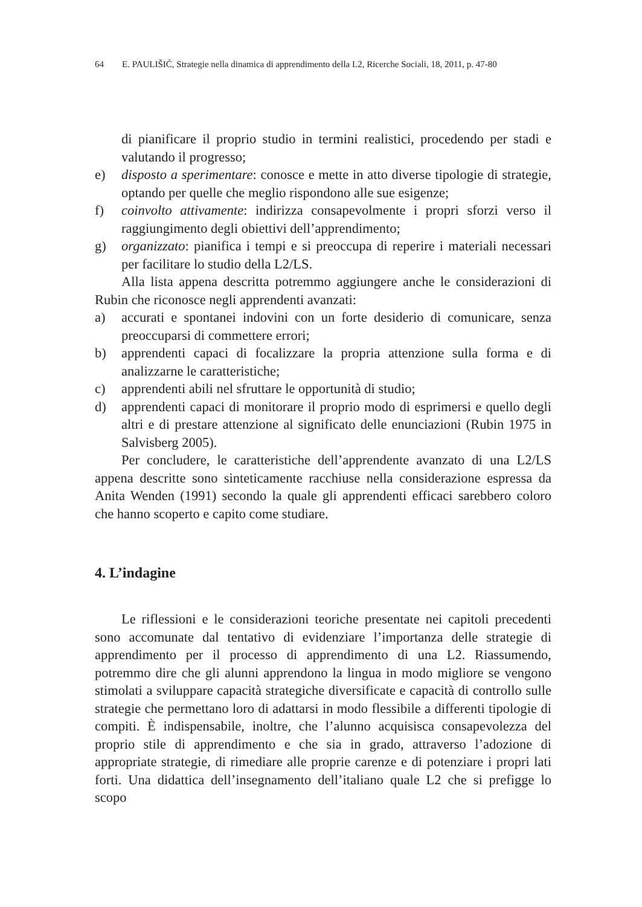64 E. PAULIŠIĆ, Strategie nella dinamica di apprendimento della L2, Ricerche Sociali, 18, 2011, p. 47-80
di pianificare il proprio studio in termini realistici, procedendo per stadi e valutando il progresso;
e) disposto a sperimentare: conosce e mette in atto diverse tipologie di strategie, optando per quelle che meglio rispondono alle sue esigenze;
f) coinvolto attivamente: indirizza consapevolmente i propri sforzi verso il raggiungimento degli obiettivi dell’apprendimento;
g) organizzato: pianifica i tempi e si preoccupa di reperire i materiali necessari per facilitare lo studio della L2/LS.
Alla lista appena descritta potremmo aggiungere anche le considerazioni di Rubin che riconosce negli apprendenti avanzati:
a) accurati e spontanei indovini con un forte desiderio di comunicare, senza preoccuparsi di commettere errori;
b) apprendenti capaci di focalizzare la propria attenzione sulla forma e di analizzarne le caratteristiche;
c) apprendenti abili nel sfruttare le opportunità di studio;
d) apprendenti capaci di monitorare il proprio modo di esprimersi e quello degli altri e di prestare attenzione al significato delle enunciazioni (Rubin 1975 in Salvisberg 2005).
Per concludere, le caratteristiche dell’apprendente avanzato di una L2/LS appena descritte sono sinteticamente racchiuse nella considerazione espressa da Anita Wenden (1991) secondo la quale gli apprendenti efficaci sarebbero coloro che hanno scoperto e capito come studiare.
4. L’indagine
Le riflessioni e le considerazioni teoriche presentate nei capitoli precedenti sono accomunate dal tentativo di evidenziare l’importanza delle strategie di apprendimento per il processo di apprendimento di una L2. Riassumendo, potremmo dire che gli alunni apprendono la lingua in modo migliore se vengono stimolati a sviluppare capacità strategiche diversificate e capacità di controllo sulle strategie che permettano loro di adattarsi in modo flessibile a differenti tipologie di compiti. È indispensabile, inoltre, che l’alunno acquisisca consapevolezza del proprio stile di apprendimento e che sia in grado, attraverso l’adozione di appropriate strategie, di rimediare alle proprie carenze e di potenziare i propri lati forti. Una didattica dell’insegnamento dell’italiano quale L2 che si prefigge lo scopo